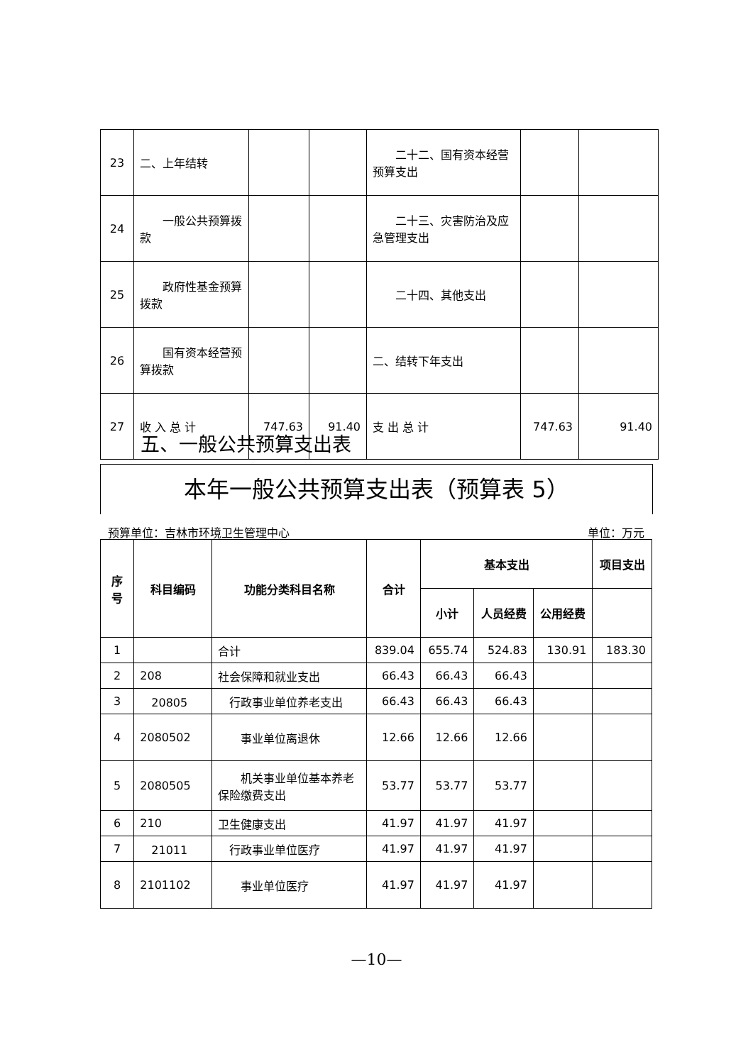| 23 | 二、上年结转 | | | 二十二、国有资本经营预算支出 | | |
| 24 | 一般公共预算拨款 | | | 二十三、灾害防治及应急管理支出 | | |
| 25 | 政府性基金预算拨款 | | | 二十四、其他支出 | | |
| 26 | 国有资本经营预算拨款 | | | 二、结转下年支出 | | |
| 27 | 收 入 总 计 | 747.63 | 91.40 | 支 出 总 计 | 747.63 | 91.40 |
五、一般公共预算支出表
本年一般公共预算支出表（预算表 5）
预算单位：吉林市环境卫生管理中心 单位：万元
| 序号 | 科目编码 | 功能分类科目名称 | 合计 | 基本支出 | | | 项目支出 |
| --- | --- | --- | --- | --- | --- | --- | --- |
| | | | | 小计 | 人员经费 | 公用经费 | |
| 1 | | 合计 | 839.04 | 655.74 | 524.83 | 130.91 | 183.30 |
| 2 | 208 | 社会保障和就业支出 | 66.43 | 66.43 | 66.43 | | |
| 3 | 20805 | 行政事业单位养老支出 | 66.43 | 66.43 | 66.43 | | |
| 4 | 2080502 | 事业单位离退休 | 12.66 | 12.66 | 12.66 | | |
| 5 | 2080505 | 机关事业单位基本养老保险缴费支出 | 53.77 | 53.77 | 53.77 | | |
| 6 | 210 | 卫生健康支出 | 41.97 | 41.97 | 41.97 | | |
| 7 | 21011 | 行政事业单位医疗 | 41.97 | 41.97 | 41.97 | | |
| 8 | 2101102 | 事业单位医疗 | 41.97 | 41.97 | 41.97 | | |
—10—